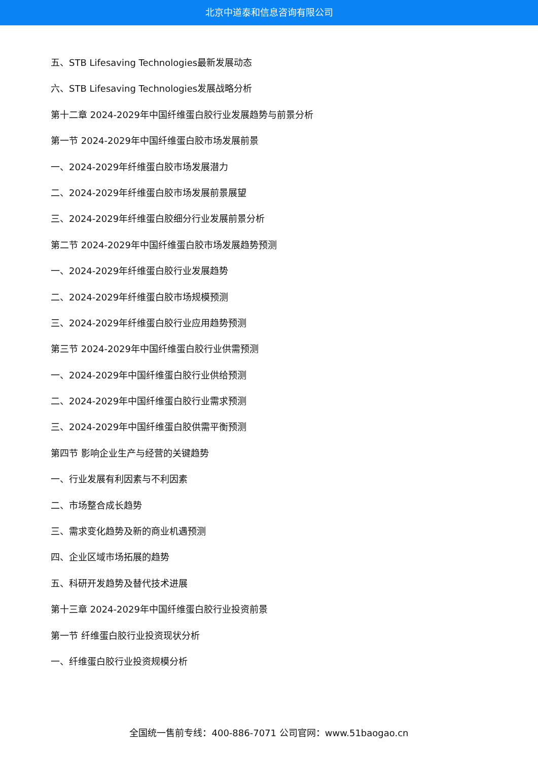北京中道泰和信息咨询有限公司
五、STB Lifesaving Technologies最新发展动态
六、STB Lifesaving Technologies发展战略分析
第十二章 2024-2029年中国纤维蛋白胶行业发展趋势与前景分析
第一节 2024-2029年中国纤维蛋白胶市场发展前景
一、2024-2029年纤维蛋白胶市场发展潜力
二、2024-2029年纤维蛋白胶市场发展前景展望
三、2024-2029年纤维蛋白胶细分行业发展前景分析
第二节 2024-2029年中国纤维蛋白胶市场发展趋势预测
一、2024-2029年纤维蛋白胶行业发展趋势
二、2024-2029年纤维蛋白胶市场规模预测
三、2024-2029年纤维蛋白胶行业应用趋势预测
第三节 2024-2029年中国纤维蛋白胶行业供需预测
一、2024-2029年中国纤维蛋白胶行业供给预测
二、2024-2029年中国纤维蛋白胶行业需求预测
三、2024-2029年中国纤维蛋白胶供需平衡预测
第四节 影响企业生产与经营的关键趋势
一、行业发展有利因素与不利因素
二、市场整合成长趋势
三、需求变化趋势及新的商业机遇预测
四、企业区域市场拓展的趋势
五、科研开发趋势及替代技术进展
第十三章 2024-2029年中国纤维蛋白胶行业投资前景
第一节 纤维蛋白胶行业投资现状分析
一、纤维蛋白胶行业投资规模分析
全国统一售前专线：400-886-7071 公司官网：www.51baogao.cn